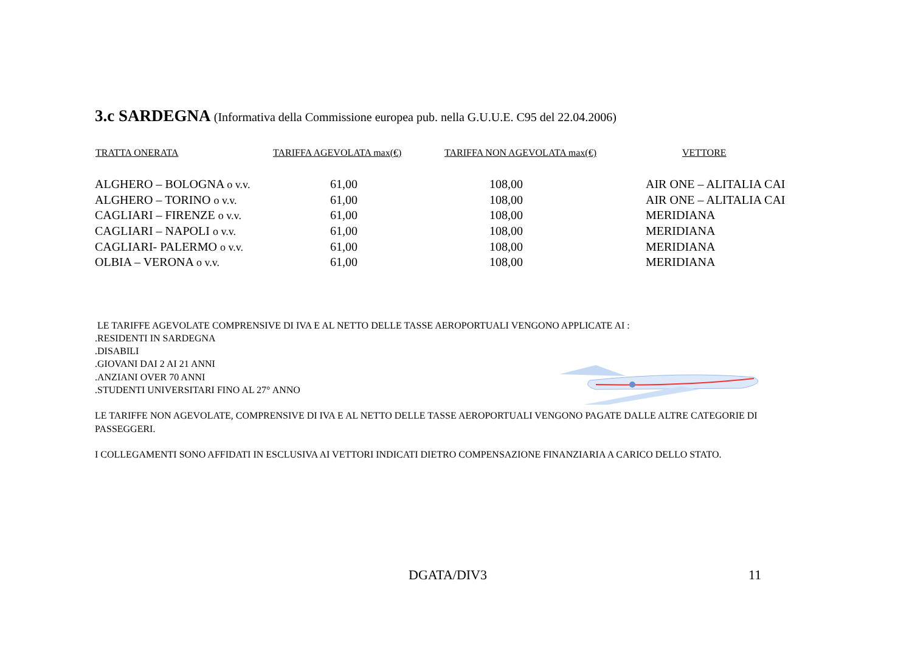3.c SARDEGNA (Informativa della Commissione europea pub. nella G.U.U.E. C95 del 22.04.2006)
| TRATTA ONERATA | TARIFFA AGEVOLATA max(€) | TARIFFA NON AGEVOLATA max(€) | VETTORE |
| --- | --- | --- | --- |
| ALGHERO – BOLOGNA o v.v. | 61,00 | 108,00 | AIR ONE – ALITALIA CAI |
| ALGHERO – TORINO o v.v. | 61,00 | 108,00 | AIR ONE – ALITALIA CAI |
| CAGLIARI – FIRENZE o v.v. | 61,00 | 108,00 | MERIDIANA |
| CAGLIARI – NAPOLI o v.v. | 61,00 | 108,00 | MERIDIANA |
| CAGLIARI- PALERMO o v.v. | 61,00 | 108,00 | MERIDIANA |
| OLBIA – VERONA o v.v. | 61,00 | 108,00 | MERIDIANA |
LE TARIFFE AGEVOLATE COMPRENSIVE DI IVA E AL NETTO DELLE TASSE AEROPORTUALI VENGONO APPLICATE AI :
.RESIDENTI IN SARDEGNA
.DISABILI
.GIOVANI DAI 2 AI 21 ANNI
.ANZIANI OVER 70 ANNI
.STUDENTI UNIVERSITARI FINO AL 27° ANNO
LE TARIFFE NON AGEVOLATE, COMPRENSIVE DI IVA E AL NETTO DELLE TASSE AEROPORTUALI VENGONO PAGATE DALLE ALTRE CATEGORIE DI PASSEGGERI.
I COLLEGAMENTI SONO AFFIDATI IN ESCLUSIVA AI VETTORI INDICATI DIETRO COMPENSAZIONE FINANZIARIA A CARICO DELLO STATO.
DGATA/DIV3 11